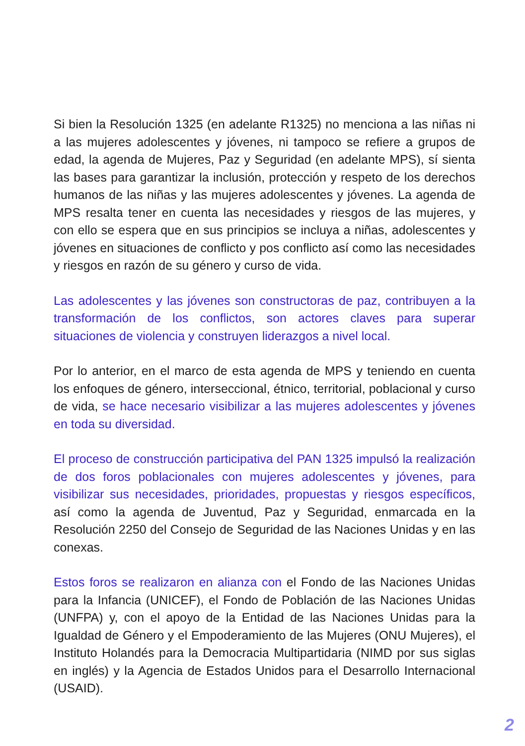Si bien la Resolución 1325 (en adelante R1325) no menciona a las niñas ni a las mujeres adolescentes y jóvenes, ni tampoco se refiere a grupos de edad, la agenda de Mujeres, Paz y Seguridad (en adelante MPS), sí sienta las bases para garantizar la inclusión, protección y respeto de los derechos humanos de las niñas y las mujeres adolescentes y jóvenes. La agenda de MPS resalta tener en cuenta las necesidades y riesgos de las mujeres, y con ello se espera que en sus principios se incluya a niñas, adolescentes y jóvenes en situaciones de conflicto y pos conflicto así como las necesidades y riesgos en razón de su género y curso de vida.
Las adolescentes y las jóvenes son constructoras de paz, contribuyen a la transformación de los conflictos, son actores claves para superar situaciones de violencia y construyen liderazgos a nivel local.
Por lo anterior, en el marco de esta agenda de MPS y teniendo en cuenta los enfoques de género, interseccional, étnico, territorial, poblacional y curso de vida, se hace necesario visibilizar a las mujeres adolescentes y jóvenes en toda su diversidad.
El proceso de construcción participativa del PAN 1325 impulsó la realización de dos foros poblacionales con mujeres adolescentes y jóvenes, para visibilizar sus necesidades, prioridades, propuestas y riesgos específicos, así como la agenda de Juventud, Paz y Seguridad, enmarcada en la Resolución 2250 del Consejo de Seguridad de las Naciones Unidas y en las conexas.
Estos foros se realizaron en alianza con el Fondo de las Naciones Unidas para la Infancia (UNICEF), el Fondo de Población de las Naciones Unidas (UNFPA) y, con el apoyo de la Entidad de las Naciones Unidas para la Igualdad de Género y el Empoderamiento de las Mujeres (ONU Mujeres), el Instituto Holandés para la Democracia Multipartidaria (NIMD por sus siglas en inglés) y la Agencia de Estados Unidos para el Desarrollo Internacional (USAID).
2